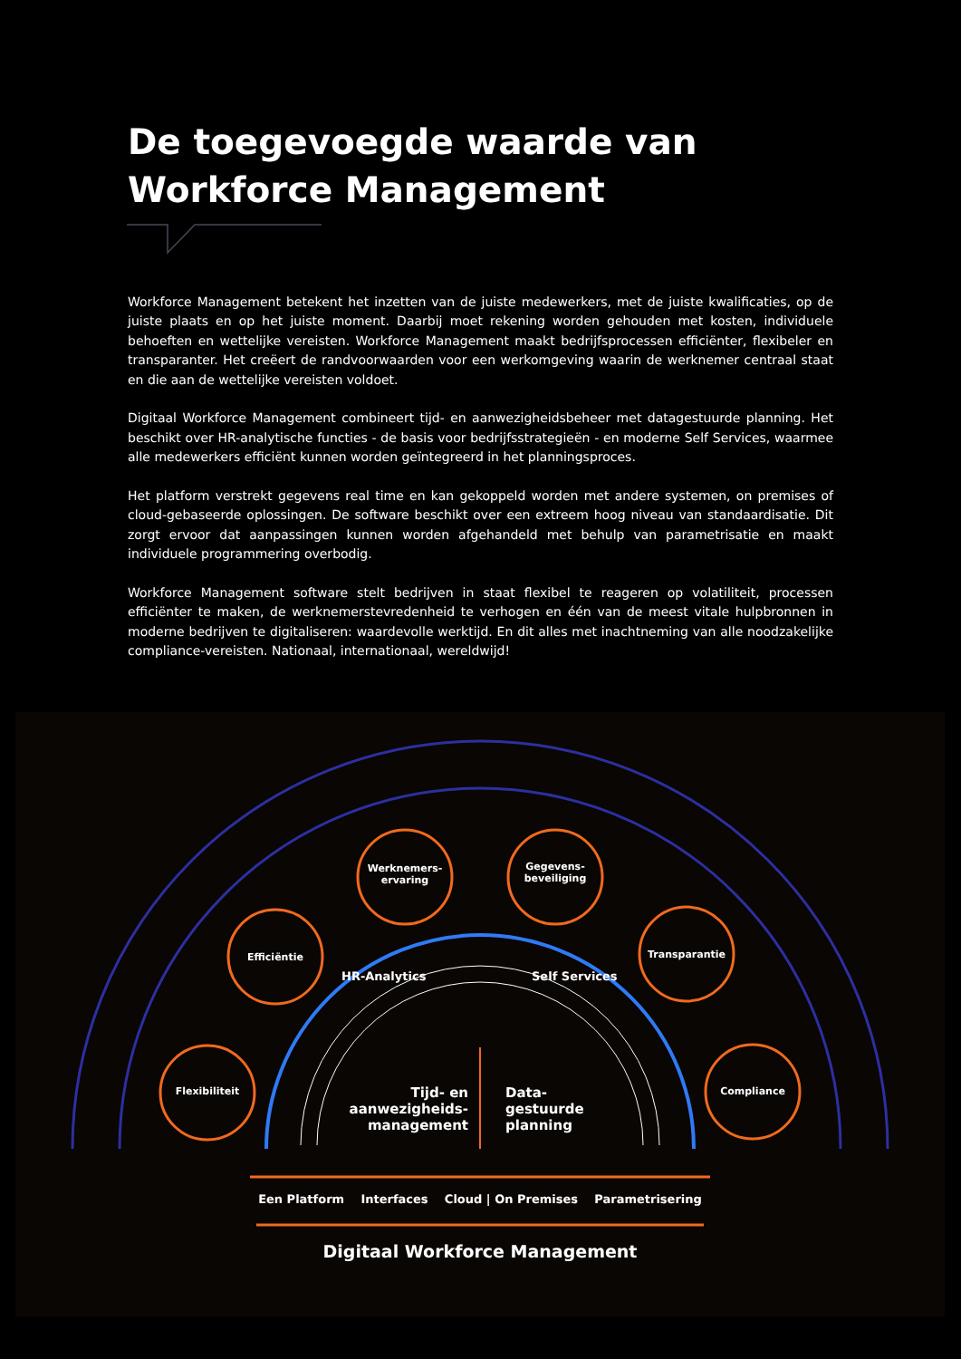De toegevoegde waarde van Workforce Management
Workforce Management betekent het inzetten van de juiste medewerkers, met de juiste kwalificaties, op de juiste plaats en op het juiste moment. Daarbij moet rekening worden gehouden met kosten, individuele behoeften en wettelijke vereisten. Workforce Management maakt bedrijfsprocessen efficiënter, flexibeler en transparanter. Het creëert de randvoorwaarden voor een werkomgeving waarin de werknemer centraal staat en die aan de wettelijke vereisten voldoet.
Digitaal Workforce Management combineert tijd- en aanwezigheidsbeheer met datagestuurde planning. Het beschikt over HR-analytische functies - de basis voor bedrijfsstrategieën - en moderne Self Services, waarmee alle medewerkers efficiënt kunnen worden geïntegreerd in het planningsproces.
Het platform verstrekt gegevens real time en kan gekoppeld worden met andere systemen, on premises of cloud-gebaseerde oplossingen. De software beschikt over een extreem hoog niveau van standaardisatie. Dit zorgt ervoor dat aanpassingen kunnen worden afgehandeld met behulp van parametrisatie en maakt individuele programmering overbodig.
Workforce Management software stelt bedrijven in staat flexibel te reageren op volatiliteit, processen efficiënter te maken, de werknemerstevredenheid te verhogen en één van de meest vitale hulpbronnen in moderne bedrijven te digitaliseren: waardevolle werktijd. En dit alles met inachtneming van alle noodzakelijke compliance-vereisten. Nationaal, internationaal, wereldwijd!
Flexibiliteit
Efficiëntie
Werknemers-
ervaring
Gegevens-
beveiliging
Transparantie
Compliance
HR-Analytics Self Services
Tijd- en aanwezigheids-management
Data-
gestuurde
planning
Een Platform Interfaces Cloud | On Premises Parametrisering
Digitaal Workforce Management